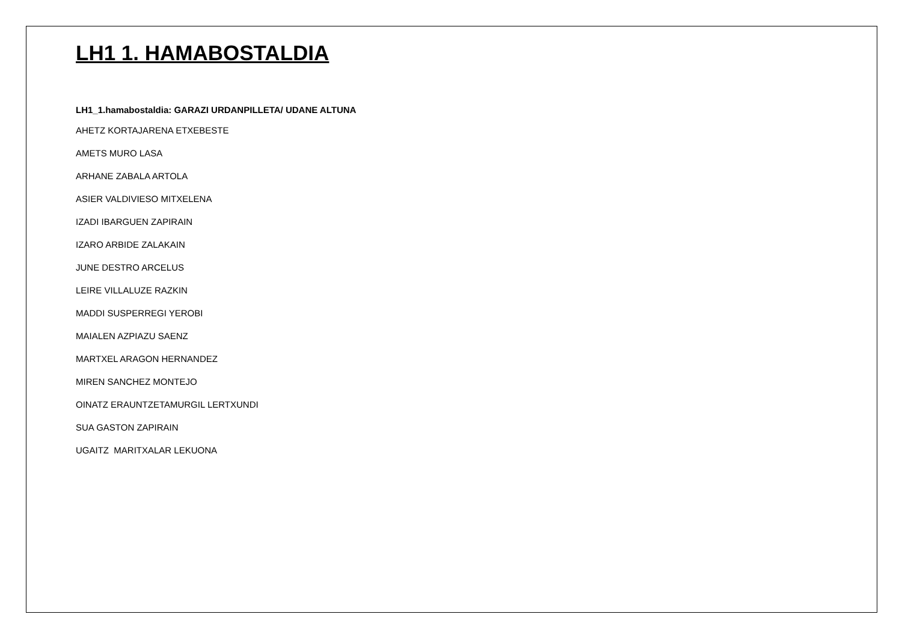LH1 1. HAMABOSTALDIA
LH1_1.hamabostaldia: GARAZI URDANPILLETA/ UDANE ALTUNA
AHETZ KORTAJARENA ETXEBESTE
AMETS MURO LASA
ARHANE ZABALA ARTOLA
ASIER VALDIVIESO MITXELENA
IZADI IBARGUEN ZAPIRAIN
IZARO ARBIDE ZALAKAIN
JUNE DESTRO ARCELUS
LEIRE VILLALUZE RAZKIN
MADDI SUSPERREGI YEROBI
MAIALEN AZPIAZU SAENZ
MARTXEL ARAGON HERNANDEZ
MIREN SANCHEZ MONTEJO
OINATZ ERAUNTZETAMURGIL LERTXUNDI
SUA GASTON ZAPIRAIN
UGAITZ MARITXALAR LEKUONA